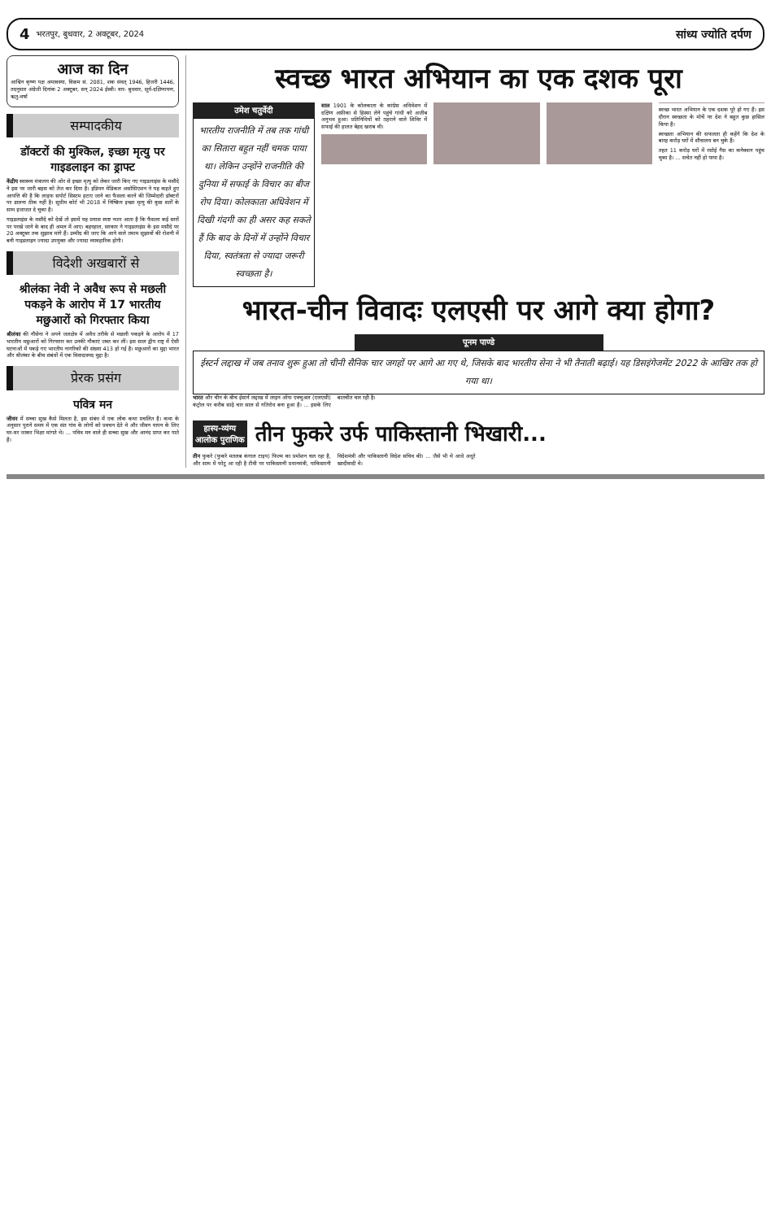4 भरतपुर, बुधवार, 2 अक्टूबर, 2024 सांध्य ज्योति दर्पण
आज का दिन
आश्विन कृष्ण पक्ष अमावस्या, विक्रम सं. 2081, शक संवत् 1946, हिजरी 1446, तदनुसार अंग्रेजी दिनांक 2 अक्टूबर, सन् 2024 ईस्वी। वार- बुधवार, सूर्य-दक्षिणायण, ऋतु-वर्षा
सम्पादकीय
डॉक्टरों की मुश्किल, इच्छा मृत्यु पर गाइडलाइन का ड्राफ्ट
केंद्रीय स्वास्थ्य मंत्रालय की ओर से इच्छा मृत्यु को लेकर जारी किए गए गाइडलाइंस के मसौदे ने इस पर जारी बहस को तेज कर दिया है। इंडियन मेडिकल असोसिएशन ने यह कहते हुए आपत्ति की है कि लाइफ सपोर्ट सिस्टम हटाए जाने का फैसला करने की जिम्मेदारी डॉक्टरों पर डालना ठीक नहीं है। सुप्रीम कोर्ट भी 2018 में निष्क्रिय इच्छा मृत्यु की कुछ शर्तों के साथ इजाजत दे चुका है।
गाइडलाइंस के मसौदे को देखें तो इसमें यह प्रयास स्पष्ट नजर आता है कि फैसला कई स्तरों पर परखे जाने के बाद ही अमल में आए। बहरहाल, सरकार ने गाइडलाइंस के इस मसौदे पर 20 अक्टूबर तक सुझाव मांगे हैं। उम्मीद की जाए कि आने वाले तमाम सुझावों की रोशनी में बनी गाइडलाइन ज्यादा उपयुक्त और ज्यादा व्यावहारिक होगी।
विदेशी अखबारों से
श्रीलंका नेवी ने अवैध रूप से मछली पकड़ने के आरोप में 17 भारतीय मछुआरों को गिरफ्तार किया
श्रीलंका की नौसेना ने अपने जलक्षेत्र में अवैध तरीके से मछली पकड़ने के आरोप में 17 भारतीय मछुआरों को गिरफ्तार कर उनकी नौकाएं जब्त कर लीं। इस साल द्वीप राष्ट्र में ऐसी घटनाओं में पकड़े गए भारतीय नागरिकों की संख्या 413 हो गई है। मछुआरों का मुद्दा भारत और श्रीलंका के बीच संबंधों में एक विवादास्पद मुद्दा है।
प्रेरक प्रसंग
पवित्र मन
जीवन में सच्चा सुख कैसे मिलता है, इस संबंध में एक लोक कथा प्रचलित है। कथा के अनुसार पुराने समय में एक संत गांव के लोगों को प्रवचन देते थे और जीवन यापन के लिए घर-घर जाकर भिक्षा मांगते थे। ... पवित्र मन वाले ही सच्चा सुख और आनंद प्राप्त कर पाते हैं।
स्वच्छ भारत अभियान का एक दशक पूरा
उमेश चतुर्वेदी
भारतीय राजनीति में तब तक गांधी का सितारा बहुत नहीं चमक पाया था। लेकिन उन्होंने राजनीति की दुनिया में सफाई के विचार का बीज रोप दिया। कोलकाता अधिवेशन में दिखी गंदगी का ही असर कह सकते हैं कि बाद के दिनों में उन्होंने विचार दिया, स्वतंत्रता से ज्यादा जरूरी स्वच्छता है।
साल 1901 के कोलकाता के कांग्रेस अधिवेशन में दक्षिण अफ्रीका से हिस्सा लेने पहुंचे गांधी को अजीब अनुभव हुआ। प्रतिनिधियों को ठहराने वाले शिविर में सफाई की हालत बेहद खराब थी।
स्वच्छ भारत अभियान के एक दशक पूरे हो गए हैं। इस दौरान स्वच्छता के मोर्चे पर देश ने बहुत कुछ हासिल किया है।
स्वच्छता अभियान की सफलता ही कहेंगे कि देश के बारह करोड़ घरों में शौचालय बन चुके हैं।
तहत 11 करोड़ घरों में रसोई गैस का कनेक्शन पहुंच चुका है। ... सचेत नहीं हो पाया है।
भारत-चीन विवादः एलएसी पर आगे क्या होगा?
पूनम पाण्डे
ईस्टर्न लद्दाख में जब तनाव शुरू हुआ तो चीनी सैनिक चार जगहों पर आगे आ गए थे, जिसके बाद भारतीय सेना ने भी तैनाती बढ़ाई। यह डिसइंगेजमेंट 2022 के आखिर तक हो गया था।
भारत और चीन के बीच ईस्टर्न लद्दाख में लाइन ऑफ एक्चुअल (एलएसी) कंट्रोल पर करीब साढ़े चार साल से गतिरोध बना हुआ है। ... इसके लिए बातचीत चल रही है।
हास्य-व्यंग्य
आलोक पुराणिक
तीन फुकरे उर्फ पाकिस्तानी भिखारी...
तीन फुकरे (फुकरे मतलब कंगाल टाइप) फिल्म का प्रमोशन चल रहा है, और साथ में फोटू आ रही है टीवी पर पाकिस्तानी प्रधानमंत्री, पाकिस्तानी विदेशमंत्री और पाकिस्तानी विदेश सचिव की। ... जैसे भी थे आधे अधूरे खादीवादी थे।